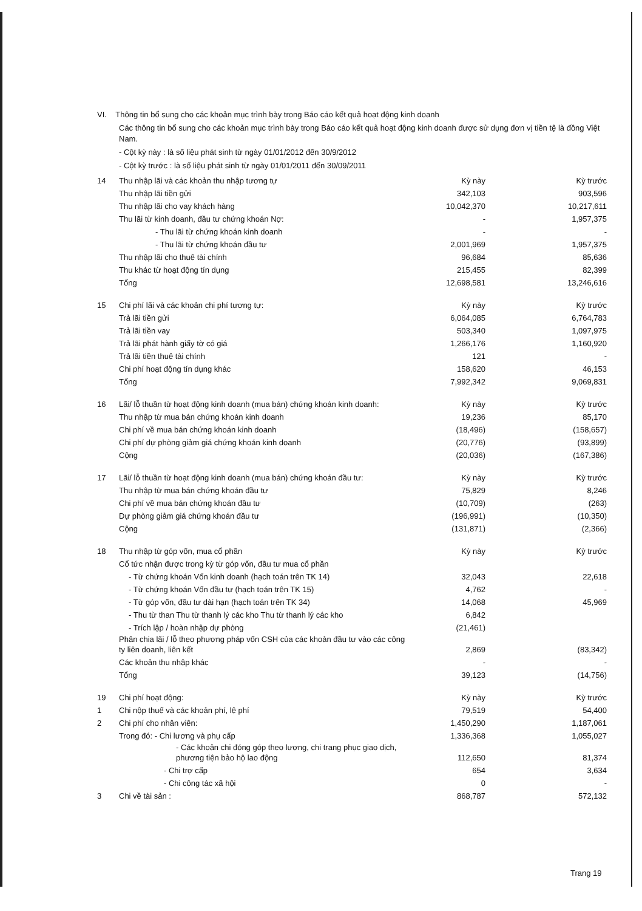VI. Thông tin bổ sung cho các khoản mục trình bày trong Báo cáo kết quả hoạt động kinh doanh
Các thông tin bổ sung cho các khoản mục trình bày trong Báo cáo kết quả hoạt động kinh doanh được sử dụng đơn vị tiền tệ là đồng Việt Nam.
- Cột kỳ này : là số liệu phát sinh từ ngày 01/01/2012 đến 30/9/2012
- Cột kỳ trước : là số liệu phát sinh từ ngày 01/01/2011 đến 30/09/2011
| 14 | Thu nhập lãi và các khoản thu nhập tương tự | Kỳ này | Kỳ trước |
| | Thu nhập lãi tiền gửi | 342,103 | 903,596 |
| | Thu nhập lãi cho vay khách hàng | 10,042,370 | 10,217,611 |
| | Thu lãi từ kinh doanh, đầu tư chứng khoán Nợ: | - | 1,957,375 |
| | - Thu lãi từ chứng khoán kinh doanh | - | - |
| | - Thu lãi từ chứng khoán đầu tư | 2,001,969 | 1,957,375 |
| | Thu nhập lãi cho thuê tài chính | 96,684 | 85,636 |
| | Thu khác từ hoạt động tín dụng | 215,455 | 82,399 |
| | Tổng | 12,698,581 | 13,246,616 |
| 15 | Chi phí lãi và các khoản chi phí tương tự: | Kỳ này | Kỳ trước |
| | Trả lãi tiền gửi | 6,064,085 | 6,764,783 |
| | Trả lãi tiền vay | 503,340 | 1,097,975 |
| | Trả lãi phát hành giấy tờ có giá | 1,266,176 | 1,160,920 |
| | Trả lãi tiền thuê tài chính | 121 | - |
| | Chi phí hoạt động tín dụng khác | 158,620 | 46,153 |
| | Tổng | 7,992,342 | 9,069,831 |
| 16 | Lãi/ lỗ thuần từ hoạt động kinh doanh (mua bán) chứng khoán kinh doanh: | Kỳ này | Kỳ trước |
| | Thu nhập từ mua bán chứng khoán kinh doanh | 19,236 | 85,170 |
| | Chi phí về mua bán chứng khoán kinh doanh | (18,496) | (158,657) |
| | Chi phí dự phòng giảm giá chứng khoán kinh doanh | (20,776) | (93,899) |
| | Cộng | (20,036) | (167,386) |
| 17 | Lãi/ lỗ thuần từ hoạt động kinh doanh (mua bán) chứng khoán đầu tư: | Kỳ này | Kỳ trước |
| | Thu nhập từ mua bán chứng khoán đầu tư | 75,829 | 8,246 |
| | Chi phí về mua bán chứng khoán đầu tư | (10,709) | (263) |
| | Dự phòng giảm giá chứng khoán đầu tư | (196,991) | (10,350) |
| | Cộng | (131,871) | (2,366) |
| 18 | Thu nhập từ góp vốn, mua cổ phần | Kỳ này | Kỳ trước |
| | Cổ tức nhận được trong kỳ từ góp vốn, đầu tư mua cổ phần | | |
| | - Từ chứng khoán Vốn kinh doanh (hạch toán trên TK 14) | 32,043 | 22,618 |
| | - Từ chứng khoán Vốn đầu tư (hạch toán trên TK 15) | 4,762 | - |
| | - Từ góp vốn, đầu tư dài hạn (hạch toán trên TK 34) | 14,068 | 45,969 |
| | - Thu từ than Thu từ thanh lý các kho Thu từ thanh lý các kho | 6,842 | |
| | - Trích lập / hoàn nhập dự phòng | (21,461) | |
| | Phân chia lãi / lỗ theo phương pháp vốn CSH của các khoản đầu tư vào các công ty liên doanh, liên kết | 2,869 | (83,342) |
| | Các khoản thu nhập khác | - | - |
| | Tổng | 39,123 | (14,756) |
| 19 | Chi phí hoạt động: | Kỳ này | Kỳ trước |
| 1 | Chi nộp thuế và các khoản phí, lệ phí | 79,519 | 54,400 |
| 2 | Chi phí cho nhân viên: | 1,450,290 | 1,187,061 |
| | Trong đó: - Chi lương và phụ cấp | 1,336,368 | 1,055,027 |
| | - Các khoản chi đóng góp theo lương, chi trang phục giao dịch, phương tiện bảo hộ lao động | 112,650 | 81,374 |
| | - Chi trợ cấp | 654 | 3,634 |
| | - Chi công tác xã hội | 0 | - |
| 3 | Chi về tài sản : | 868,787 | 572,132 |
Trang 19